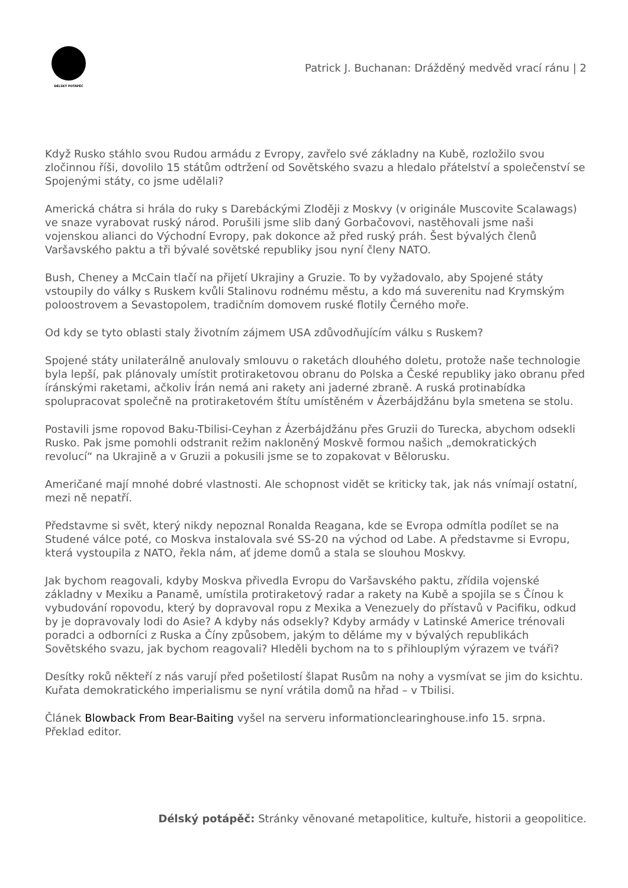DÉLSKÝ POTÁPĚČ
Patrick J. Buchanan: Drážděný medvěd vrací ránu | 2
Když Rusko stáhlo svou Rudou armádu z Evropy, zavřelo své základny na Kubě, rozložilo svou zločinnou říši, dovolilo 15 státům odtržení od Sovětského svazu a hledalo přátelství a společenství se Spojenými státy, co jsme udělali?
Americká chátra si hrála do ruky s Darebáckými Zloději z Moskvy (v originále Muscovite Scalawags) ve snaze vyrabovat ruský národ. Porušili jsme slib daný Gorbačovovi, nastěhovali jsme naši vojenskou alianci do Východní Evropy, pak dokonce až před ruský práh. Šest bývalých členů Varšavského paktu a tři bývalé sovětské republiky jsou nyní členy NATO.
Bush, Cheney a McCain tlačí na přijetí Ukrajiny a Gruzie. To by vyžadovalo, aby Spojené státy vstoupily do války s Ruskem kvůli Stalinovu rodnému městu, a kdo má suverenitu nad Krymským poloostrovem a Sevastopolem, tradičním domovem ruské flotily Černého moře.
Od kdy se tyto oblasti staly životním zájmem USA zdůvodňujícím válku s Ruskem?
Spojené státy unilaterálně anulovaly smlouvu o raketách dlouhého doletu, protože naše technologie byla lepší, pak plánovaly umístit protiraketovou obranu do Polska a České republiky jako obranu před íránskými raketami, ačkoliv Írán nemá ani rakety ani jaderné zbraně. A ruská protinabídka spolupracovat společně na protiraketovém štítu umístěném v Ázerbájdžánu byla smetena se stolu.
Postavili jsme ropovod Baku-Tbilisi-Ceyhan z Ázerbájdžánu přes Gruzii do Turecka, abychom odsekli Rusko. Pak jsme pomohli odstranit režim nakloněný Moskvě formou našich „demokratických revolucí“ na Ukrajině a v Gruzii a pokusili jsme se to zopakovat v Bělorusku.
Američané mají mnohé dobré vlastnosti. Ale schopnost vidět se kriticky tak, jak nás vnímají ostatní, mezi ně nepatří.
Představme si svět, který nikdy nepoznal Ronalda Reagana, kde se Evropa odmítla podílet se na Studené válce poté, co Moskva instalovala své SS-20 na východ od Labe. A představme si Evropu, která vystoupila z NATO, řekla nám, ať jdeme domů a stala se slouhou Moskvy.
Jak bychom reagovali, kdyby Moskva přivedla Evropu do Varšavského paktu, zřídila vojenské základny v Mexiku a Panamě, umístila protiraketový radar a rakety na Kubě a spojila se s Čínou k vybudování ropovodu, který by dopravoval ropu z Mexika a Venezuely do přístavů v Pacifiku, odkud by je dopravovaly lodi do Asie? A kdyby nás odsekly? Kdyby armády v Latinské Americe trénovali poradci a odborníci z Ruska a Číny způsobem, jakým to děláme my v bývalých republikách Sovětského svazu, jak bychom reagovali? Hleděli bychom na to s přihlouplým výrazem ve tváři?
Desítky roků někteří z nás varují před pošetilostí šlapat Rusům na nohy a vysmívat se jim do ksichtu. Kuřata demokratického imperialismu se nyní vrátila domů na hřad – v Tbilisi.
Článek Blowback From Bear-Baiting vyšel na serveru informationclearinghouse.info 15. srpna. Překlad editor.
Délský potápěč: Stránky věnované metapolitice, kultuře, historii a geopolitice.